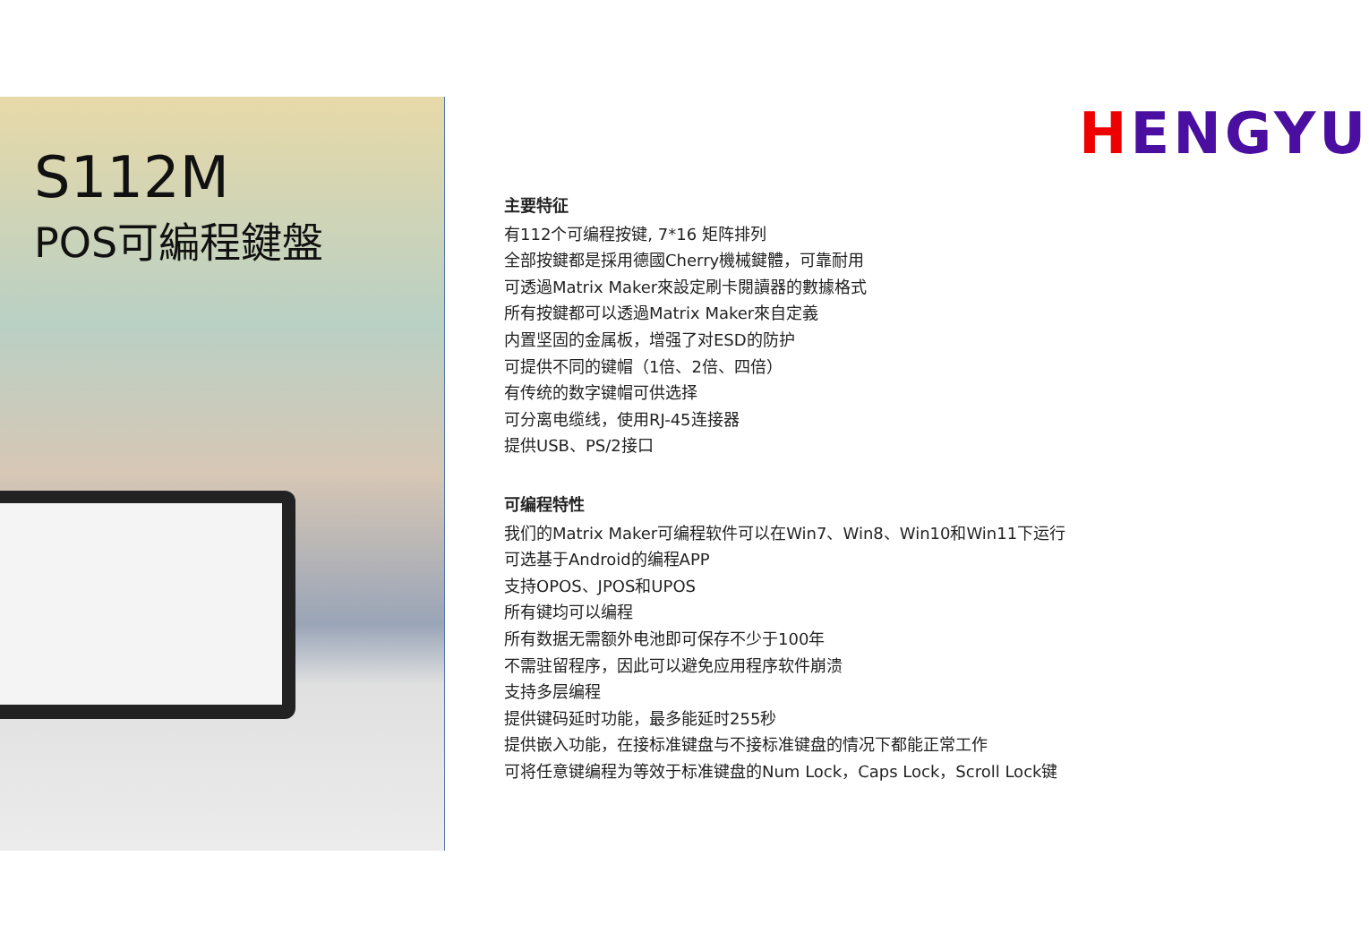S112M
POS可編程鍵盤
HENGYU
主要特征
有112个可编程按键, 7*16 矩阵排列
全部按鍵都是採用德國Cherry機械鍵體，可靠耐用
可透過Matrix Maker來設定刷卡閱讀器的數據格式
所有按鍵都可以透過Matrix Maker來自定義
内置坚固的金属板，增强了对ESD的防护
可提供不同的键帽（1倍、2倍、四倍）
有传统的数字键帽可供选择
可分离电缆线，使用RJ-45连接器
提供USB、PS/2接口
可编程特性
我们的Matrix Maker可编程软件可以在Win7、Win8、Win10和Win11下运行
可选基于Android的编程APP
支持OPOS、JPOS和UPOS
所有键均可以编程
所有数据无需额外电池即可保存不少于100年
不需驻留程序，因此可以避免应用程序软件崩溃
支持多层编程
提供键码延时功能，最多能延时255秒
提供嵌入功能，在接标准键盘与不接标准键盘的情况下都能正常工作
可将任意键编程为等效于标准键盘的Num Lock，Caps Lock，Scroll Lock键